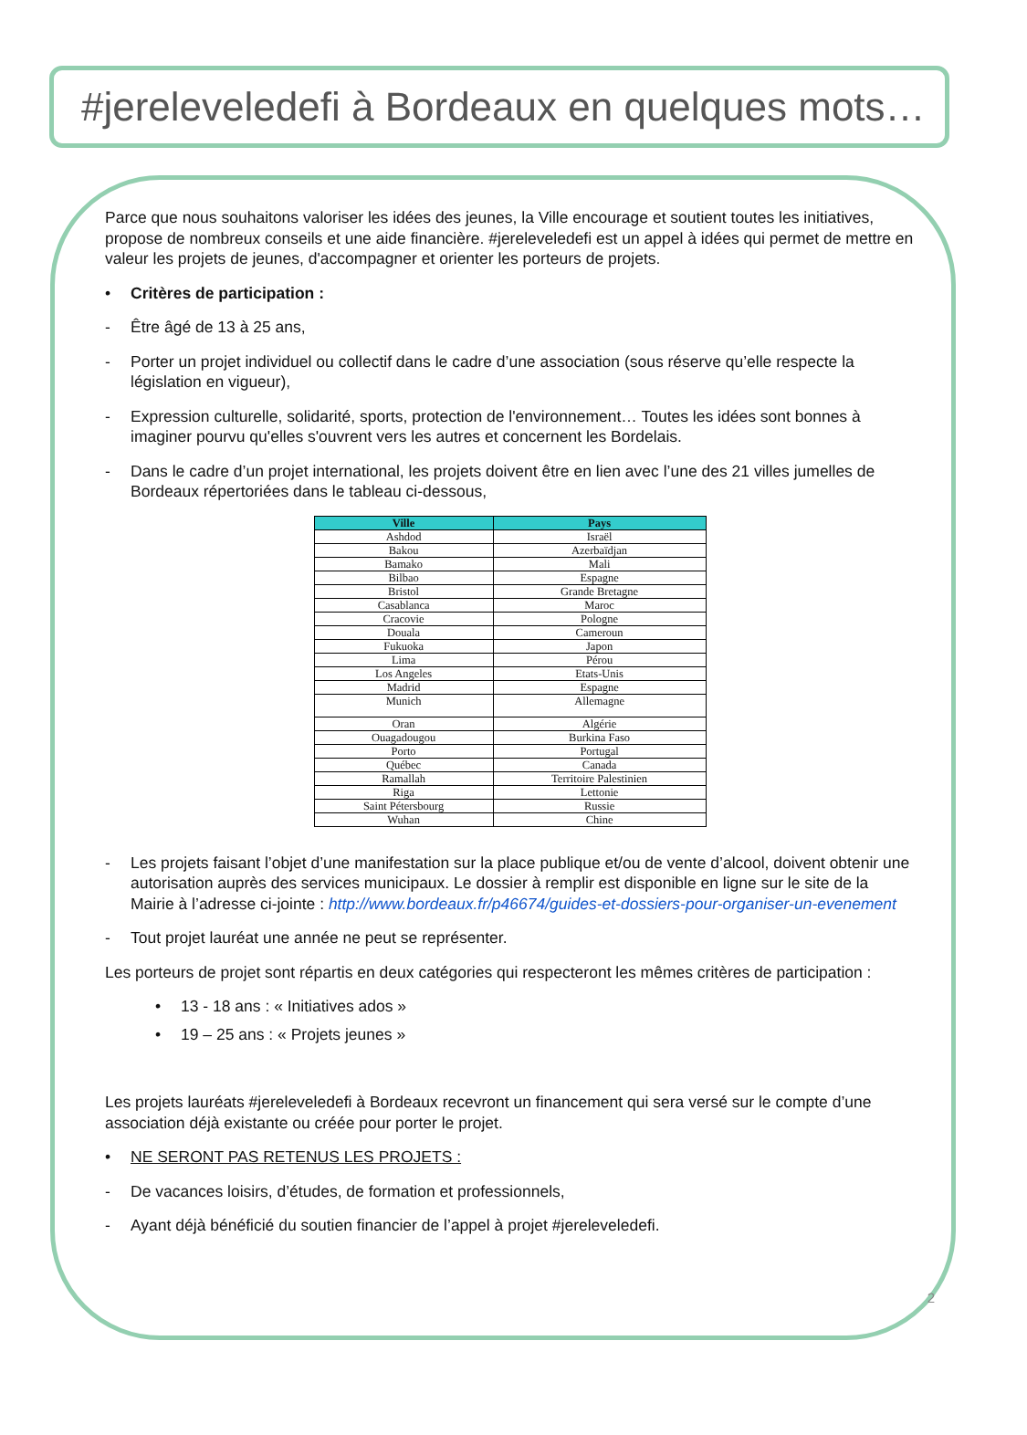#jereleveledefi à Bordeaux en quelques mots…
Parce que nous souhaitons valoriser les idées des jeunes, la Ville encourage et soutient toutes les initiatives, propose de nombreux conseils et une aide financière. #jereleveledefi est un appel à idées qui permet de mettre en valeur les projets de jeunes, d'accompagner et orienter les porteurs de projets.
• Critères de participation :
- Être âgé de 13 à 25 ans,
- Porter un projet individuel ou collectif dans le cadre d’une association (sous réserve qu’elle respecte la législation en vigueur),
- Expression culturelle, solidarité, sports, protection de l'environnement… Toutes les idées sont bonnes à imaginer pourvu qu'elles s'ouvrent vers les autres et concernent les Bordelais.
- Dans le cadre d’un projet international, les projets doivent être en lien avec l’une des 21 villes jumelles de Bordeaux répertoriées dans le tableau ci-dessous,
| Ville | Pays |
| --- | --- |
| Ashdod | Israël |
| Bakou | Azerbaïdjan |
| Bamako | Mali |
| Bilbao | Espagne |
| Bristol | Grande Bretagne |
| Casablanca | Maroc |
| Cracovie | Pologne |
| Douala | Cameroun |
| Fukuoka | Japon |
| Lima | Pérou |
| Los Angeles | Etats-Unis |
| Madrid | Espagne |
| Munich | Allemagne |
| Oran | Algérie |
| Ouagadougou | Burkina Faso |
| Porto | Portugal |
| Québec | Canada |
| Ramallah | Territoire Palestinien |
| Riga | Lettonie |
| Saint Pétersbourg | Russie |
| Wuhan | Chine |
- Les projets faisant l’objet d’une manifestation sur la place publique et/ou de vente d’alcool, doivent obtenir une autorisation auprès des services municipaux. Le dossier à remplir est disponible en ligne sur le site de la Mairie à l’adresse ci-jointe : http://www.bordeaux.fr/p46674/guides-et-dossiers-pour-organiser-un-evenement
- Tout projet lauréat une année ne peut se représenter.
Les porteurs de projet sont répartis en deux catégories qui respecteront les mêmes critères de participation :
• 13 - 18 ans : « Initiatives ados »
• 19 – 25 ans : « Projets jeunes »
Les projets lauréats #jereleveledefi à Bordeaux recevront un financement qui sera versé sur le compte d’une association déjà existante ou créée pour porter le projet.
• NE SERONT PAS RETENUS LES PROJETS :
- De vacances loisirs, d’études, de formation et professionnels,
- Ayant déjà bénéficié du soutien financier de l’appel à projet #jereleveledefi.
2